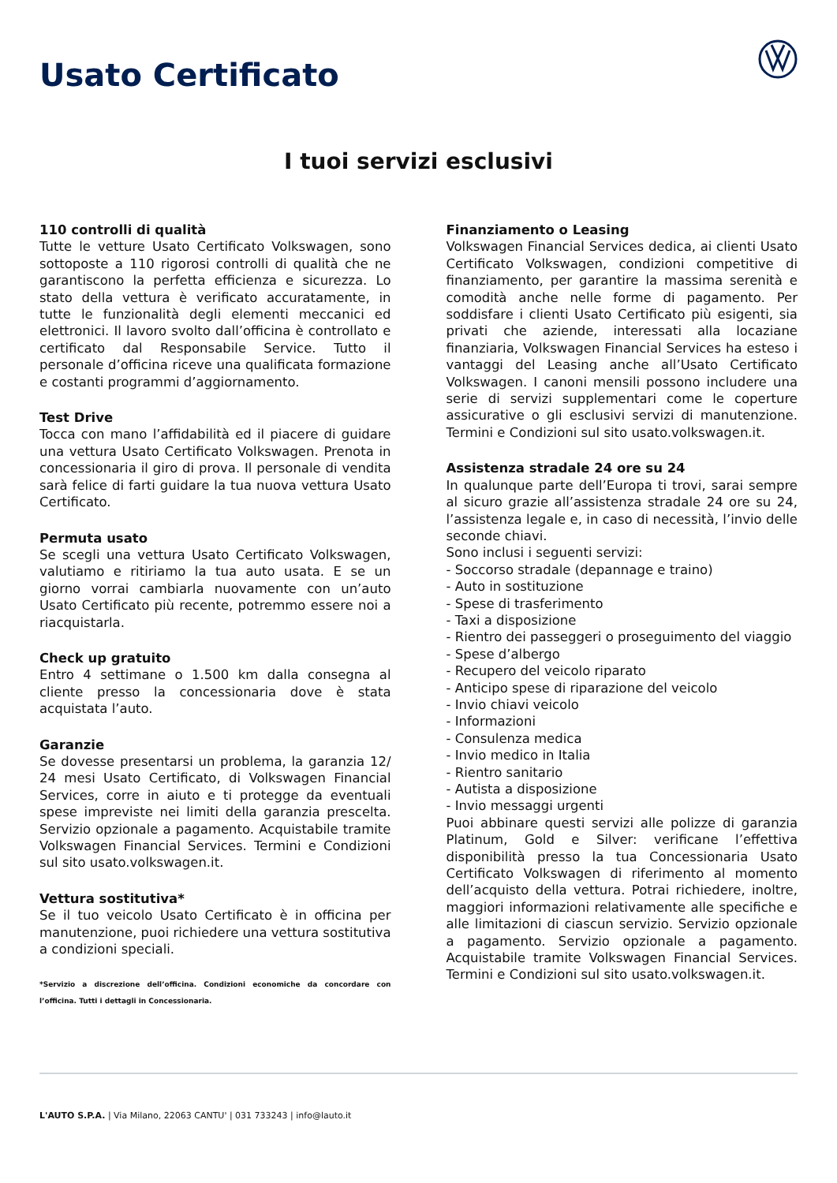Usato Certificato
I tuoi servizi esclusivi
110 controlli di qualità
Tutte le vetture Usato Certificato Volkswagen, sono sottoposte a 110 rigorosi controlli di qualità che ne garantiscono la perfetta efficienza e sicurezza. Lo stato della vettura è verificato accuratamente, in tutte le funzionalità degli elementi meccanici ed elettronici. Il lavoro svolto dall’officina è controllato e certificato dal Responsabile Service. Tutto il personale d’officina riceve una qualificata formazione e costanti programmi d’aggiornamento.
Test Drive
Tocca con mano l’affidabilità ed il piacere di guidare una vettura Usato Certificato Volkswagen. Prenota in concessionaria il giro di prova. Il personale di vendita sarà felice di farti guidare la tua nuova vettura Usato Certificato.
Permuta usato
Se scegli una vettura Usato Certificato Volkswagen, valutiamo e ritiriamo la tua auto usata. E se un giorno vorrai cambiarla nuovamente con un’auto Usato Certificato più recente, potremmo essere noi a riacquistarla.
Check up gratuito
Entro 4 settimane o 1.500 km dalla consegna al cliente presso la concessionaria dove è stata acquistata l’auto.
Garanzie
Se dovesse presentarsi un problema, la garanzia 12/ 24 mesi Usato Certificato, di Volkswagen Financial Services, corre in aiuto e ti protegge da eventuali spese impreviste nei limiti della garanzia prescelta. Servizio opzionale a pagamento. Acquistabile tramite Volkswagen Financial Services. Termini e Condizioni sul sito usato.volkswagen.it.
Vettura sostitutiva*
Se il tuo veicolo Usato Certificato è in officina per manutenzione, puoi richiedere una vettura sostitutiva a condizioni speciali.
*Servizio a discrezione dell’officina. Condizioni economiche da concordare con l’officina. Tutti i dettagli in Concessionaria.
Finanziamento o Leasing
Volkswagen Financial Services dedica, ai clienti Usato Certificato Volkswagen, condizioni competitive di finanziamento, per garantire la massima serenità e comodità anche nelle forme di pagamento. Per soddisfare i clienti Usato Certificato più esigenti, sia privati che aziende, interessati alla locaziane finanziaria, Volkswagen Financial Services ha esteso i vantaggi del Leasing anche all’Usato Certificato Volkswagen. I canoni mensili possono includere una serie di servizi supplementari come le coperture assicurative o gli esclusivi servizi di manutenzione. Termini e Condizioni sul sito usato.volkswagen.it.
Assistenza stradale 24 ore su 24
In qualunque parte dell’Europa ti trovi, sarai sempre al sicuro grazie all’assistenza stradale 24 ore su 24, l’assistenza legale e, in caso di necessità, l’invio delle seconde chiavi.
Sono inclusi i seguenti servizi:
- Soccorso stradale (depannage e traino)
- Auto in sostituzione
- Spese di trasferimento
- Taxi a disposizione
- Rientro dei passeggeri o proseguimento del viaggio
- Spese d’albergo
- Recupero del veicolo riparato
- Anticipo spese di riparazione del veicolo
- Invio chiavi veicolo
- Informazioni
- Consulenza medica
- Invio medico in Italia
- Rientro sanitario
- Autista a disposizione
- Invio messaggi urgenti
Puoi abbinare questi servizi alle polizze di garanzia Platinum, Gold e Silver: verificane l’effettiva disponibilità presso la tua Concessionaria Usato Certificato Volkswagen di riferimento al momento dell’acquisto della vettura. Potrai richiedere, inoltre, maggiori informazioni relativamente alle specifiche e alle limitazioni di ciascun servizio. Servizio opzionale a pagamento. Servizio opzionale a pagamento. Acquistabile tramite Volkswagen Financial Services. Termini e Condizioni sul sito usato.volkswagen.it.
L'AUTO S.P.A. | Via Milano, 22063 CANTU' | 031 733243 | info@lauto.it